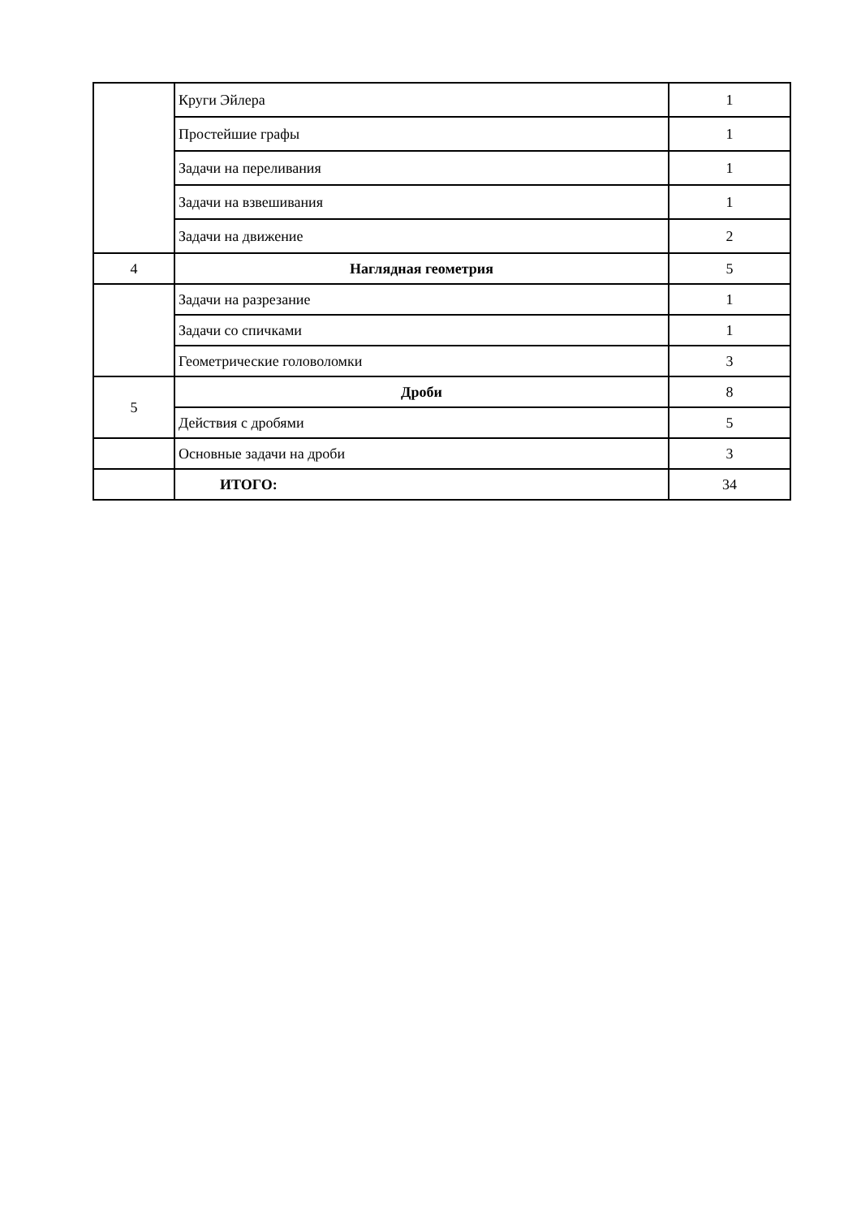| | Круги Эйлера | 1 |
| | Простейшие графы | 1 |
| | Задачи на переливания | 1 |
| | Задачи на взвешивания | 1 |
| | Задачи на движение | 2 |
| 4 | Наглядная геометрия | 5 |
| | Задачи на разрезание | 1 |
| | Задачи со спичками | 1 |
| | Геометрические головоломки | 3 |
| 5 | Дроби | 8 |
| | Действия с дробями | 5 |
| | Основные задачи на дроби | 3 |
| | ИТОГО: | 34 |